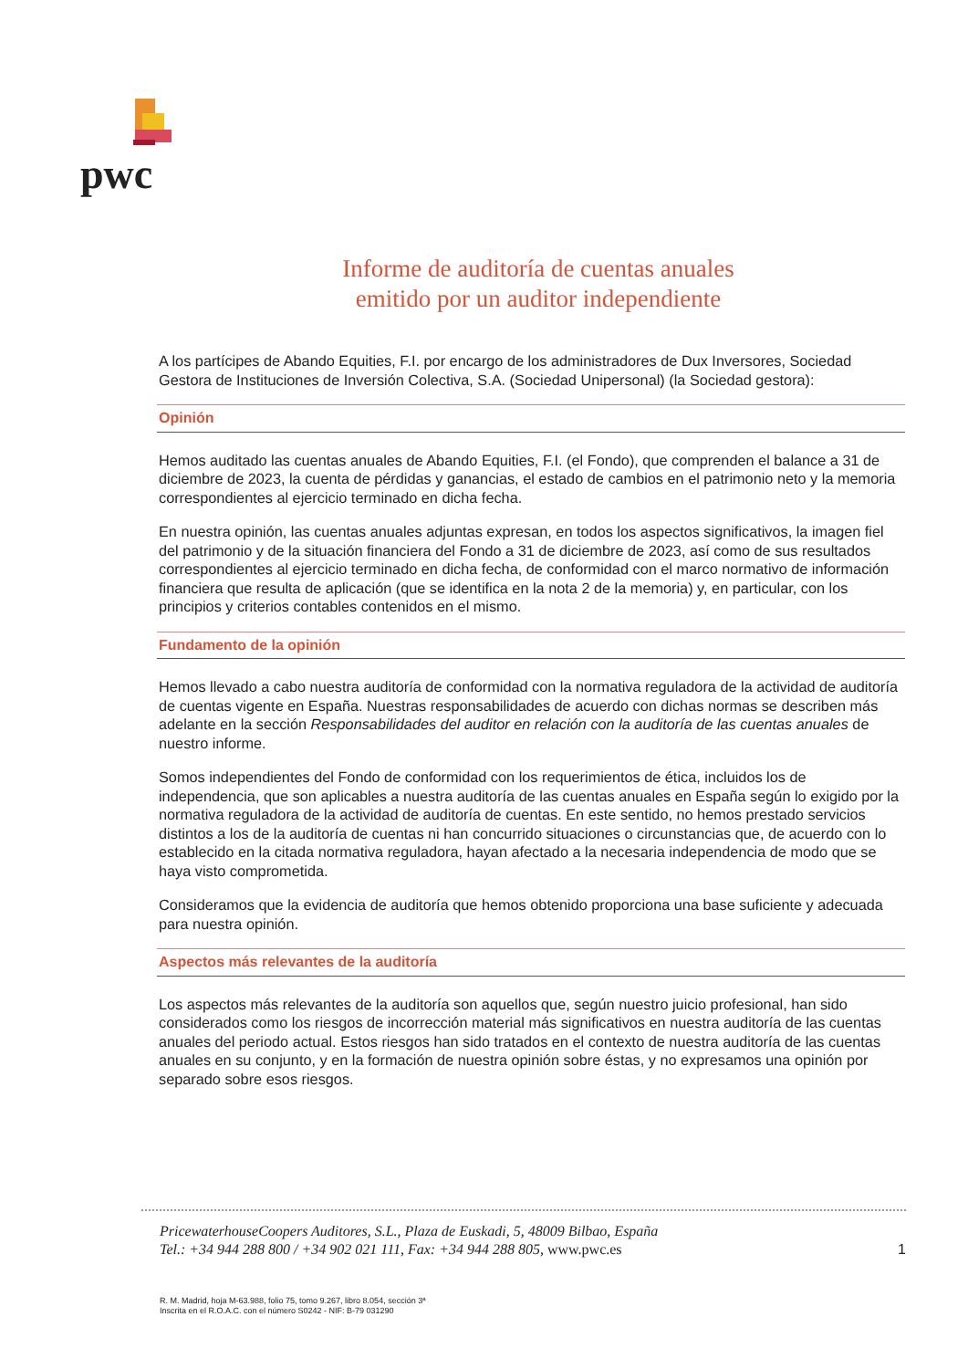pwc
Informe de auditoría de cuentas anuales
emitido por un auditor independiente
A los partícipes de Abando Equities, F.I. por encargo de los administradores de Dux Inversores, Sociedad Gestora de Instituciones de Inversión Colectiva, S.A. (Sociedad Unipersonal) (la Sociedad gestora):
Opinión
Hemos auditado las cuentas anuales de Abando Equities, F.I. (el Fondo), que comprenden el balance a 31 de diciembre de 2023, la cuenta de pérdidas y ganancias, el estado de cambios en el patrimonio neto y la memoria correspondientes al ejercicio terminado en dicha fecha.
En nuestra opinión, las cuentas anuales adjuntas expresan, en todos los aspectos significativos, la imagen fiel del patrimonio y de la situación financiera del Fondo a 31 de diciembre de 2023, así como de sus resultados correspondientes al ejercicio terminado en dicha fecha, de conformidad con el marco normativo de información financiera que resulta de aplicación (que se identifica en la nota 2 de la memoria) y, en particular, con los principios y criterios contables contenidos en el mismo.
Fundamento de la opinión
Hemos llevado a cabo nuestra auditoría de conformidad con la normativa reguladora de la actividad de auditoría de cuentas vigente en España. Nuestras responsabilidades de acuerdo con dichas normas se describen más adelante en la sección Responsabilidades del auditor en relación con la auditoría de las cuentas anuales de nuestro informe.
Somos independientes del Fondo de conformidad con los requerimientos de ética, incluidos los de independencia, que son aplicables a nuestra auditoría de las cuentas anuales en España según lo exigido por la normativa reguladora de la actividad de auditoría de cuentas. En este sentido, no hemos prestado servicios distintos a los de la auditoría de cuentas ni han concurrido situaciones o circunstancias que, de acuerdo con lo establecido en la citada normativa reguladora, hayan afectado a la necesaria independencia de modo que se haya visto comprometida.
Consideramos que la evidencia de auditoría que hemos obtenido proporciona una base suficiente y adecuada para nuestra opinión.
Aspectos más relevantes de la auditoría
Los aspectos más relevantes de la auditoría son aquellos que, según nuestro juicio profesional, han sido considerados como los riesgos de incorrección material más significativos en nuestra auditoría de las cuentas anuales del periodo actual. Estos riesgos han sido tratados en el contexto de nuestra auditoría de las cuentas anuales en su conjunto, y en la formación de nuestra opinión sobre éstas, y no expresamos una opinión por separado sobre esos riesgos.
PricewaterhouseCoopers Auditores, S.L., Plaza de Euskadi, 5, 48009 Bilbao, España
Tel.: +34 944 288 800 / +34 902 021 111, Fax: +34 944 288 805, www.pwc.es
1
R. M. Madrid, hoja M-63.988, folio 75, tomo 9.267, libro 8.054, sección 3ª
Inscrita en el R.O.A.C. con el número S0242 - NIF: B-79 031290